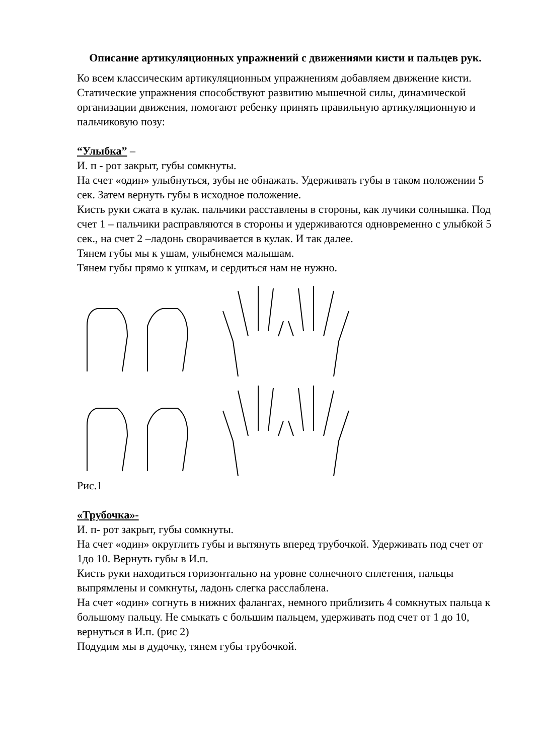Описание артикуляционных упражнений с движениями кисти и пальцев рук.
Ко всем классическим артикуляционным упражнениям добавляем движение кисти.
Статические упражнения способствуют развитию мышечной силы, динамической организации движения, помогают ребенку принять правильную артикуляционную и пальчиковую позу:
“Улыбка” –
И. п - рот закрыт, губы сомкнуты.
На счет «один» улыбнуться, зубы не обнажать. Удерживать губы в таком положении 5 сек. Затем вернуть губы в исходное положение.
Кисть руки сжата в кулак. пальчики расставлены в стороны, как лучики солнышка. Под счет 1 – пальчики расправляются в стороны и удерживаются одновременно с улыбкой 5 сек., на счет 2 –ладонь сворачивается в кулак. И так далее.
Тянем губы мы к ушам, улыбнемся малышам.
Тянем губы прямо к ушкам, и сердиться нам не нужно.
Рис.1
«Трубочка»-
И. п- рот закрыт, губы сомкнуты.
На счет «один» округлить губы и вытянуть вперед трубочкой. Удерживать под счет от 1до 10. Вернуть губы в И.п.
Кисть руки находиться горизонтально на уровне солнечного сплетения, пальцы выпрямлены и сомкнуты, ладонь слегка расслаблена.
На счет «один» согнуть в нижних фалангах, немного приблизить 4 сомкнутых пальца к большому пальцу. Не смыкать с большим пальцем, удерживать под счет от 1 до 10, вернуться в И.п. (рис 2)
Подудим мы в дудочку, тянем губы трубочкой.